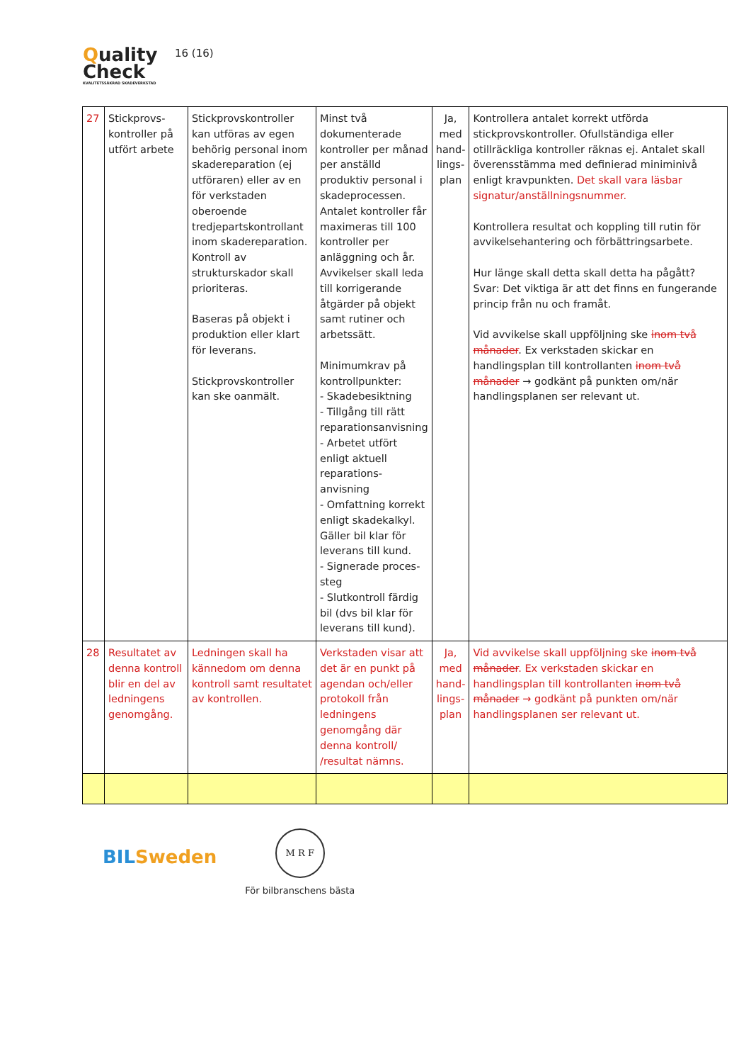Quality
Check
KVALITETSSÄKRAD SKADEVERKSTAD
16 (16)
| 27 | Stickprovs-kontroller på utfört arbete | Stickprovskontroller kan utföras av egen behörig personal inom skadereparation (ej utföraren) eller av en för verkstaden oberoende tredjepartskontrollant inom skadereparation. Kontroll av strukturskador skall prioriteras. Baseras på objekt i produktion eller klart för leverans. Stickprovskontroller kan ske oanmält. | Minst två dokumenterade kontroller per månad per anställd produktiv personal i skadeprocessen. Antalet kontroller får maximeras till 100 kontroller per anläggning och år. Avvikelser skall leda till korrigerande åtgärder på objekt samt rutiner och arbetssätt. Minimumkrav på kontrollpunkter: - Skadebesiktning - Tillgång till rätt reparationsanvisning - Arbetet utfört enligt aktuell reparations-anvisning - Omfattning korrekt enligt skadekalkyl. Gäller bil klar för leverans till kund. - Signerade proces-steg - Slutkontroll färdig bil (dvs bil klar för leverans till kund). | Ja, med hand-lings-plan | Kontrollera antalet korrekt utförda stickprovskontroller. Ofullständiga eller otillräckliga kontroller räknas ej. Antalet skall överensstämma med definierad miniminivå enligt kravpunkten. Det skall vara läsbar signatur/anställningsnummer. Kontrollera resultat och koppling till rutin för avvikelsehantering och förbättringsarbete. Hur länge skall detta skall detta ha pågått? Svar: Det viktiga är att det finns en fungerande princip från nu och framåt. Vid avvikelse skall uppföljning ske inom två månader . Ex verkstaden skickar en handlingsplan till kontrollanten inom två månader → godkänt på punkten om/när handlingsplanen ser relevant ut. |
| 28 | Resultatet av denna kontroll blir en del av ledningens genomgång. | Ledningen skall ha kännedom om denna kontroll samt resultatet av kontrollen. | Verkstaden visar att det är en punkt på agendan och/eller protokoll från ledningens genomgång där denna kontroll/ /resultat nämns. | Ja, med hand-lings-plan | Vid avvikelse skall uppföljning ske inom två månader . Ex verkstaden skickar en handlingsplan till kontrollanten inom två månader → godkänt på punkten om/när handlingsplanen ser relevant ut. |
BILSweden
M R F
För bilbranschens bästa